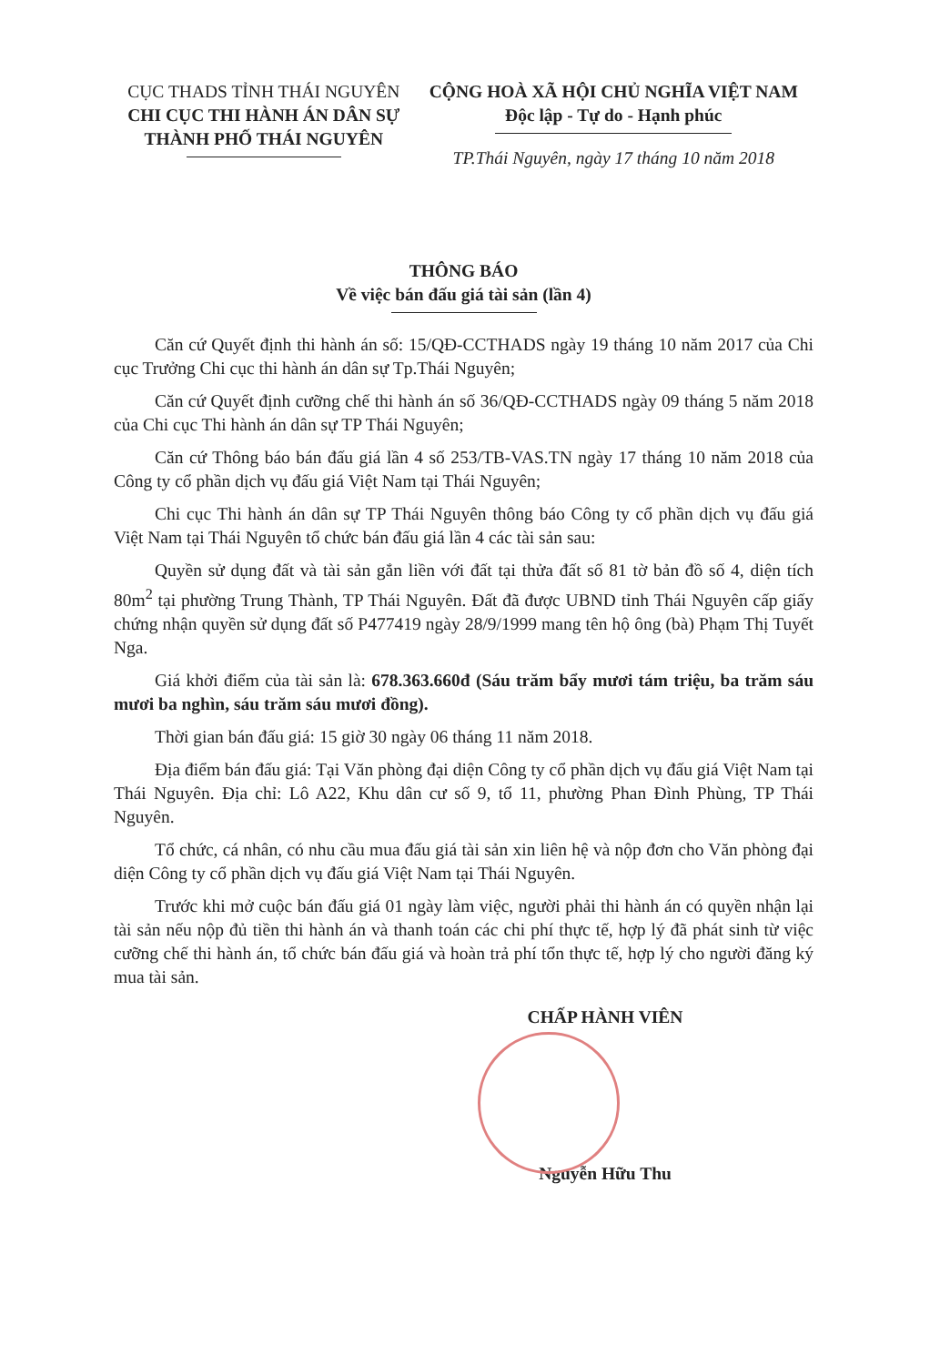CỤC THADS TỈNH THÁI NGUYÊN
CHI CỤC THI HÀNH ÁN DÂN SỰ
THÀNH PHỐ THÁI NGUYÊN
CỘNG HOÀ XÃ HỘI CHỦ NGHĨA VIỆT NAM
Độc lập - Tự do - Hạnh phúc
TP.Thái Nguyên, ngày 17 tháng 10 năm 2018
THÔNG BÁO
Về việc bán đấu giá tài sản (lần 4)
Căn cứ Quyết định thi hành án số: 15/QĐ-CCTHADS ngày 19 tháng 10 năm 2017 của Chi cục Trưởng Chi cục thi hành án dân sự Tp.Thái Nguyên;
Căn cứ Quyết định cưỡng chế thi hành án số 36/QĐ-CCTHADS ngày 09 tháng 5 năm 2018 của Chi cục Thi hành án dân sự TP Thái Nguyên;
Căn cứ Thông báo bán đấu giá lần 4 số 253/TB-VAS.TN ngày 17 tháng 10 năm 2018 của Công ty cổ phần dịch vụ đấu giá Việt Nam tại Thái Nguyên;
Chi cục Thi hành án dân sự TP Thái Nguyên thông báo Công ty cổ phần dịch vụ đấu giá Việt Nam tại Thái Nguyên tổ chức bán đấu giá lần 4 các tài sản sau:
Quyền sử dụng đất và tài sản gắn liền với đất tại thửa đất số 81 tờ bản đồ số 4, diện tích 80m<sup>2</sup> tại phường Trung Thành, TP Thái Nguyên. Đất đã được UBND tỉnh Thái Nguyên cấp giấy chứng nhận quyền sử dụng đất số P477419 ngày 28/9/1999 mang tên hộ ông (bà) Phạm Thị Tuyết Nga.
Giá khởi điểm của tài sản là: 678.363.660đ (Sáu trăm bẩy mươi tám triệu, ba trăm sáu mươi ba nghìn, sáu trăm sáu mươi đồng).
Thời gian bán đấu giá: 15 giờ 30 ngày 06 tháng 11 năm 2018.
Địa điểm bán đấu giá: Tại Văn phòng đại diện Công ty cổ phần dịch vụ đấu giá Việt Nam tại Thái Nguyên. Địa chỉ: Lô A22, Khu dân cư số 9, tổ 11, phường Phan Đình Phùng, TP Thái Nguyên.
Tổ chức, cá nhân, có nhu cầu mua đấu giá tài sản xin liên hệ và nộp đơn cho Văn phòng đại diện Công ty cổ phần dịch vụ đấu giá Việt Nam tại Thái Nguyên.
Trước khi mở cuộc bán đấu giá 01 ngày làm việc, người phải thi hành án có quyền nhận lại tài sản nếu nộp đủ tiền thi hành án và thanh toán các chi phí thực tế, hợp lý đã phát sinh từ việc cưỡng chế thi hành án, tổ chức bán đấu giá và hoàn trả phí tổn thực tế, hợp lý cho người đăng ký mua tài sản.
CHẤP HÀNH VIÊN
Nguyễn Hữu Thu